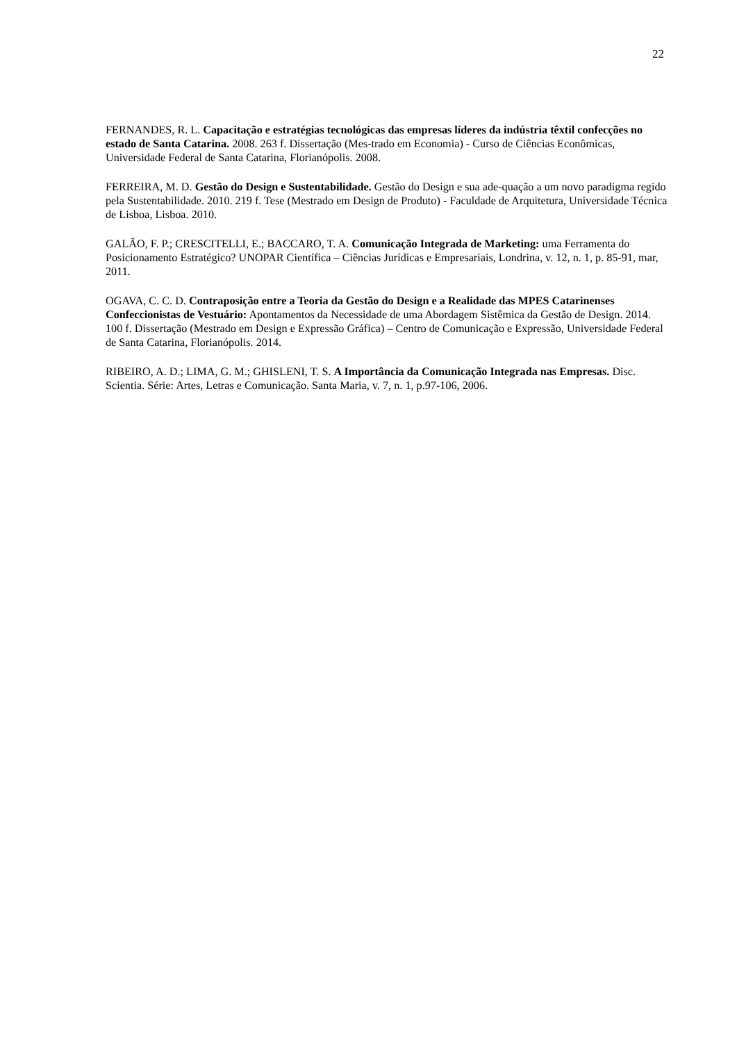22
FERNANDES, R. L. Capacitação e estratégias tecnológicas das empresas líderes da indústria têxtil confecções no estado de Santa Catarina. 2008. 263 f. Dissertação (Mes-trado em Economia) - Curso de Ciências Econômicas, Universidade Federal de Santa Catarina, Florianópolis. 2008.
FERREIRA, M. D. Gestão do Design e Sustentabilidade. Gestão do Design e sua ade-quação a um novo paradigma regido pela Sustentabilidade. 2010. 219 f. Tese (Mestrado em Design de Produto) - Faculdade de Arquitetura, Universidade Técnica de Lisboa, Lisboa. 2010.
GALÃO, F. P.; CRESCITELLI, E.; BACCARO, T. A. Comunicação Integrada de Marketing: uma Ferramenta do Posicionamento Estratégico? UNOPAR Científica – Ciências Jurídicas e Empresariais, Londrina, v. 12, n. 1, p. 85-91, mar, 2011.
OGAVA, C. C. D. Contraposição entre a Teoria da Gestão do Design e a Realidade das MPES Catarinenses Confeccionistas de Vestuário: Apontamentos da Necessidade de uma Abordagem Sistêmica da Gestão de Design. 2014. 100 f. Dissertação (Mestrado em Design e Expressão Gráfica) – Centro de Comunicação e Expressão, Universidade Federal de Santa Catarina, Florianópolis. 2014.
RIBEIRO, A. D.; LIMA, G. M.; GHISLENI, T. S. A Importância da Comunicação Integrada nas Empresas. Disc. Scientia. Série: Artes, Letras e Comunicação. Santa Maria, v. 7, n. 1, p.97-106, 2006.